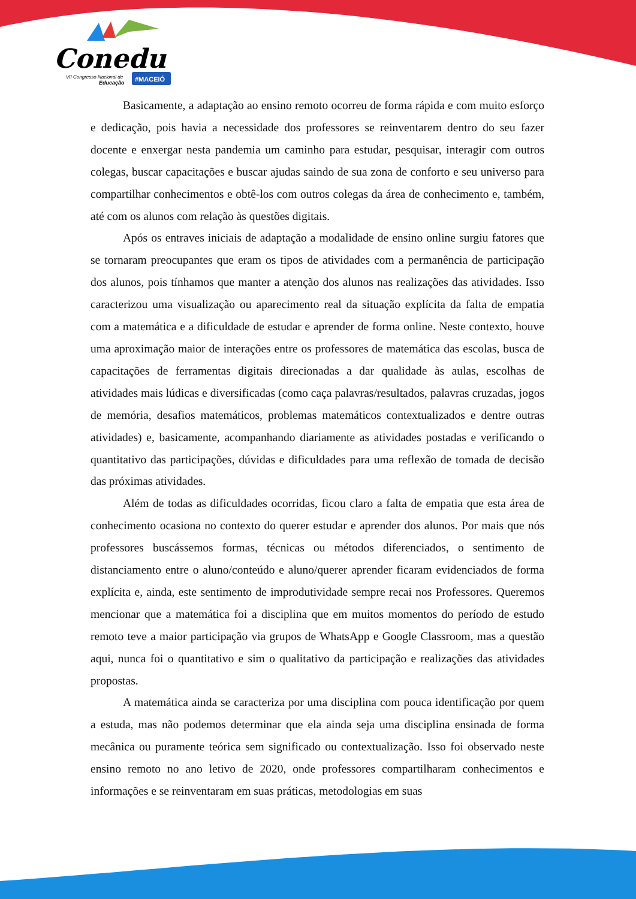Conedu
VII Congresso Nacional de
Educação
#MACEIÓ
Basicamente, a adaptação ao ensino remoto ocorreu de forma rápida e com muito esforço e dedicação, pois havia a necessidade dos professores se reinventarem dentro do seu fazer docente e enxergar nesta pandemia um caminho para estudar, pesquisar, interagir com outros colegas, buscar capacitações e buscar ajudas saindo de sua zona de conforto e seu universo para compartilhar conhecimentos e obtê-los com outros colegas da área de conhecimento e, também, até com os alunos com relação às questões digitais.
Após os entraves iniciais de adaptação a modalidade de ensino online surgiu fatores que se tornaram preocupantes que eram os tipos de atividades com a permanência de participação dos alunos, pois tínhamos que manter a atenção dos alunos nas realizações das atividades. Isso caracterizou uma visualização ou aparecimento real da situação explícita da falta de empatia com a matemática e a dificuldade de estudar e aprender de forma online. Neste contexto, houve uma aproximação maior de interações entre os professores de matemática das escolas, busca de capacitações de ferramentas digitais direcionadas a dar qualidade às aulas, escolhas de atividades mais lúdicas e diversificadas (como caça palavras/resultados, palavras cruzadas, jogos de memória, desafios matemáticos, problemas matemáticos contextualizados e dentre outras atividades) e, basicamente, acompanhando diariamente as atividades postadas e verificando o quantitativo das participações, dúvidas e dificuldades para uma reflexão de tomada de decisão das próximas atividades.
Além de todas as dificuldades ocorridas, ficou claro a falta de empatia que esta área de conhecimento ocasiona no contexto do querer estudar e aprender dos alunos. Por mais que nós professores buscássemos formas, técnicas ou métodos diferenciados, o sentimento de distanciamento entre o aluno/conteúdo e aluno/querer aprender ficaram evidenciados de forma explícita e, ainda, este sentimento de improdutividade sempre recai nos Professores. Queremos mencionar que a matemática foi a disciplina que em muitos momentos do período de estudo remoto teve a maior participação via grupos de WhatsApp e Google Classroom, mas a questão aqui, nunca foi o quantitativo e sim o qualitativo da participação e realizações das atividades propostas.
A matemática ainda se caracteriza por uma disciplina com pouca identificação por quem a estuda, mas não podemos determinar que ela ainda seja uma disciplina ensinada de forma mecânica ou puramente teórica sem significado ou contextualização. Isso foi observado neste ensino remoto no ano letivo de 2020, onde professores compartilharam conhecimentos e informações e se reinventaram em suas práticas, metodologias em suas